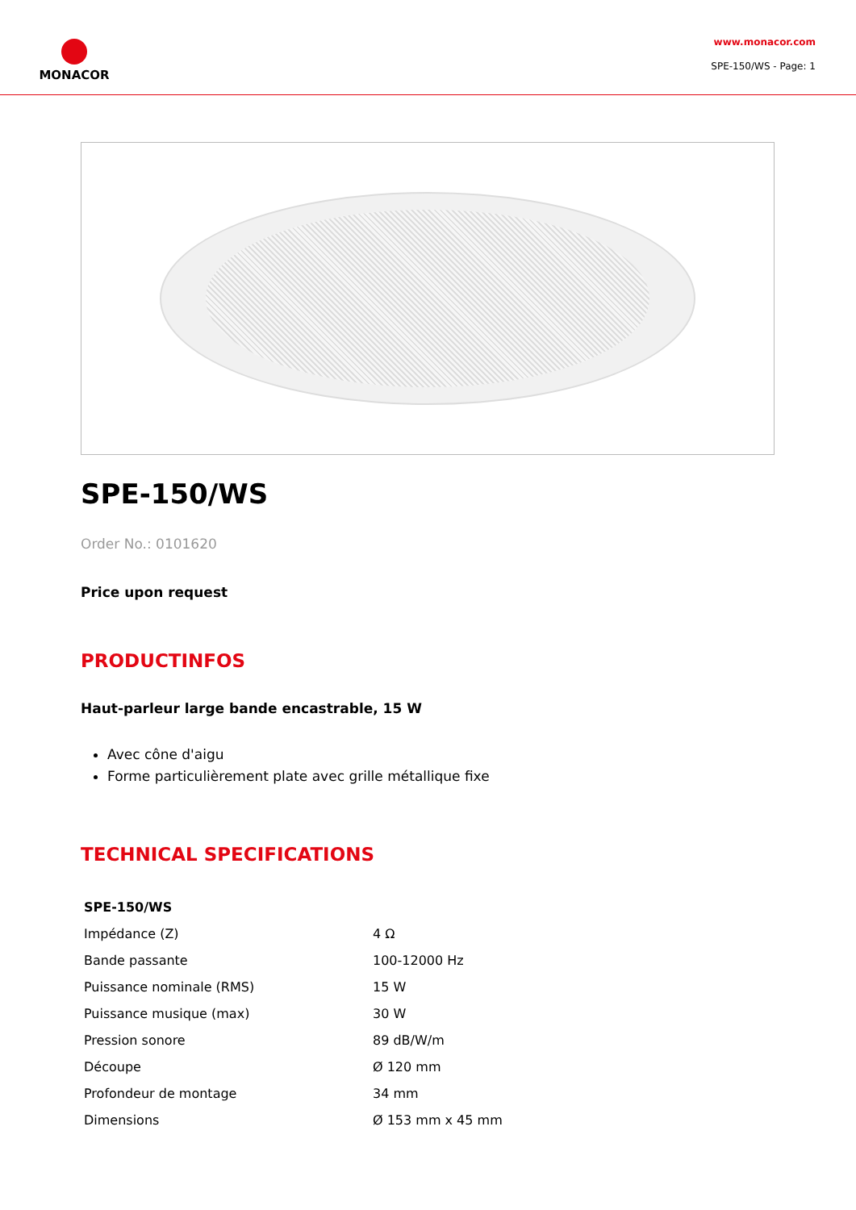MONACOR
www.monacor.com
SPE-150/WS - Page: 1
SPE-150/WS
Order No.: 0101620
Price upon request
PRODUCTINFOS
Haut-parleur large bande encastrable, 15 W
Avec cône d'aigu
Forme particulièrement plate avec grille métallique fixe
TECHNICAL SPECIFICATIONS
| SPE-150/WS | |
| --- | --- |
| Impédance (Z) | 4 Ω |
| Bande passante | 100-12000 Hz |
| Puissance nominale (RMS) | 15 W |
| Puissance musique (max) | 30 W |
| Pression sonore | 89 dB/W/m |
| Découpe | Ø 120 mm |
| Profondeur de montage | 34 mm |
| Dimensions | Ø 153 mm x 45 mm |